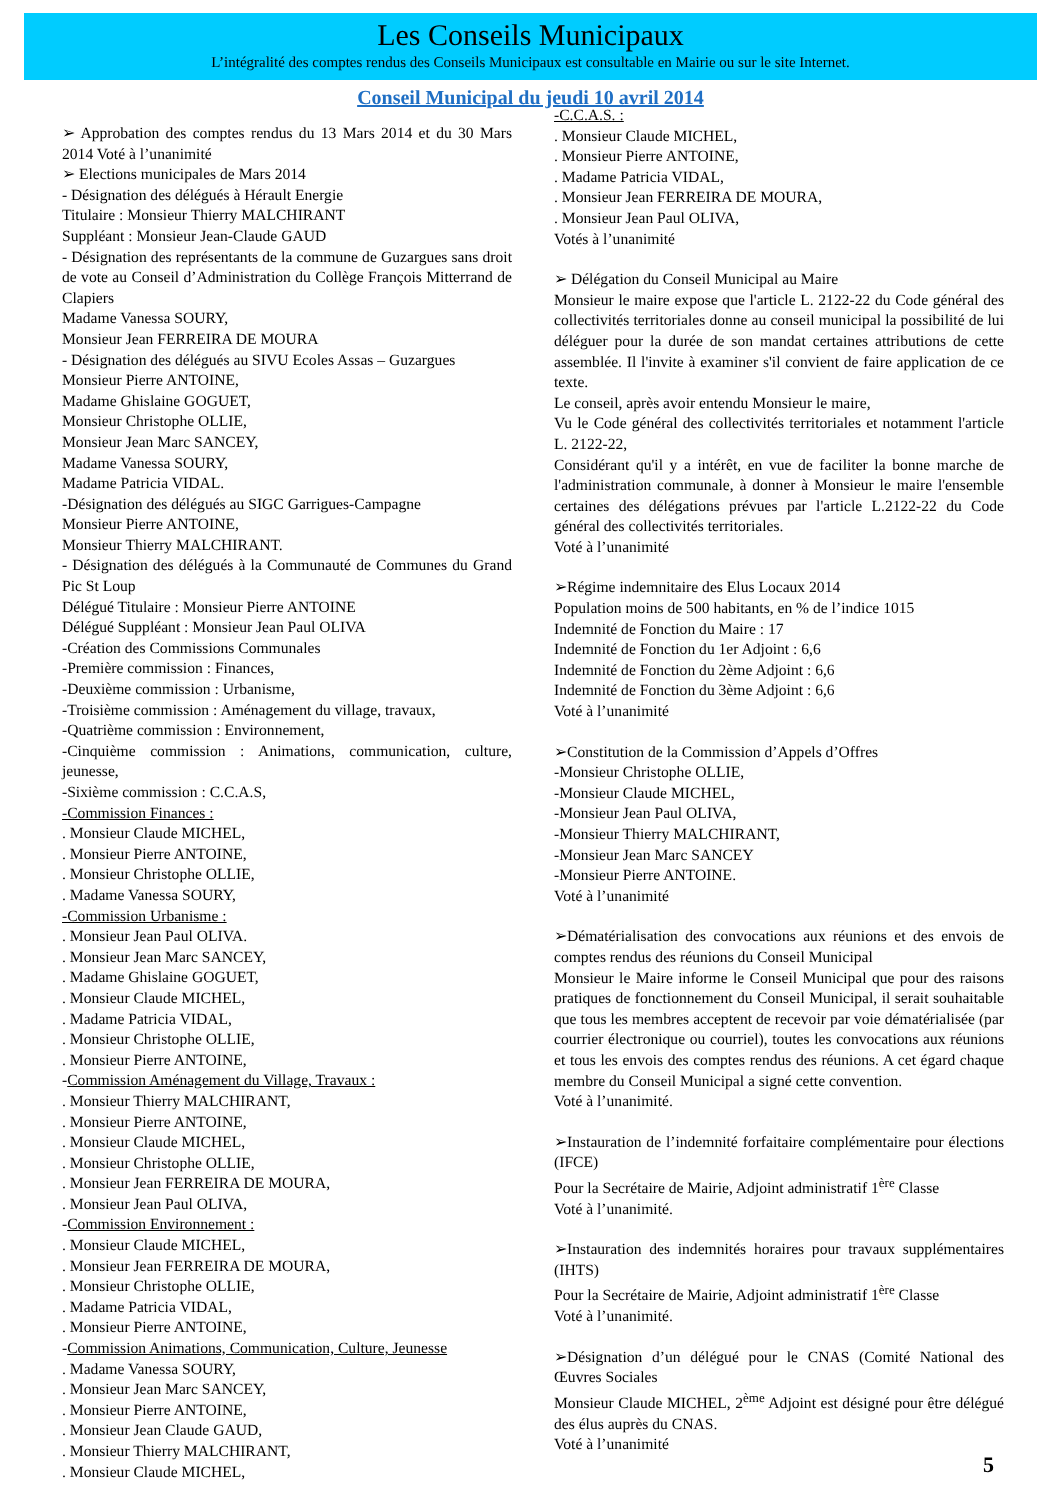Les Conseils Municipaux
L’intégralité des comptes rendus des Conseils Municipaux est consultable en Mairie ou sur le site Internet.
Conseil Municipal du jeudi 10 avril 2014
➢ Approbation des comptes rendus du 13 Mars 2014 et du 30 Mars 2014 Voté à l’unanimité
➢ Elections municipales de Mars 2014
- Désignation des délégués à Hérault Energie
Titulaire : Monsieur Thierry MALCHIRANT
Suppléant : Monsieur Jean-Claude GAUD
- Désignation des représentants de la commune de Guzargues sans droit de vote au Conseil d’Administration du Collège François Mitterrand de Clapiers
Madame Vanessa SOURY,
Monsieur Jean FERREIRA DE MOURA
- Désignation des délégués au SIVU Ecoles Assas – Guzargues
Monsieur Pierre ANTOINE,
Madame Ghislaine GOGUET,
Monsieur Christophe OLLIE,
Monsieur Jean Marc SANCEY,
Madame Vanessa SOURY,
Madame Patricia VIDAL.
-Désignation des délégués au SIGC Garrigues-Campagne
Monsieur Pierre ANTOINE,
Monsieur Thierry MALCHIRANT.
- Désignation des délégués à la Communauté de Communes du Grand Pic St Loup
Délégué Titulaire : Monsieur Pierre ANTOINE
Délégué Suppléant : Monsieur Jean Paul OLIVA
-Création des Commissions Communales
-Première commission : Finances,
-Deuxième commission : Urbanisme,
-Troisième commission : Aménagement du village, travaux,
-Quatrième commission : Environnement,
-Cinquième commission : Animations, communication, culture, jeunesse,
-Sixième commission : C.C.A.S,
-Commission Finances :
. Monsieur Claude MICHEL,
. Monsieur Pierre ANTOINE,
. Monsieur Christophe OLLIE,
. Madame Vanessa SOURY,
-Commission Urbanisme :
. Monsieur Jean Paul OLIVA.
. Monsieur Jean Marc SANCEY,
. Madame Ghislaine GOGUET,
. Monsieur Claude MICHEL,
. Madame Patricia VIDAL,
. Monsieur Christophe OLLIE,
. Monsieur Pierre ANTOINE,
-Commission Aménagement du Village, Travaux :
. Monsieur Thierry MALCHIRANT,
. Monsieur Pierre ANTOINE,
. Monsieur Claude MICHEL,
. Monsieur Christophe OLLIE,
. Monsieur Jean FERREIRA DE MOURA,
. Monsieur Jean Paul OLIVA,
-Commission Environnement :
. Monsieur Claude MICHEL,
. Monsieur Jean FERREIRA DE MOURA,
. Monsieur Christophe OLLIE,
. Madame Patricia VIDAL,
. Monsieur Pierre ANTOINE,
-Commission Animations, Communication, Culture, Jeunesse
. Madame Vanessa SOURY,
. Monsieur Jean Marc SANCEY,
. Monsieur Pierre ANTOINE,
. Monsieur Jean Claude GAUD,
. Monsieur Thierry MALCHIRANT,
. Monsieur Claude MICHEL,
-C.C.A.S. :
. Monsieur Claude MICHEL,
. Monsieur Pierre ANTOINE,
. Madame Patricia VIDAL,
. Monsieur Jean FERREIRA DE MOURA,
. Monsieur Jean Paul OLIVA,
Votés à l’unanimité
➢ Délégation du Conseil Municipal au Maire
Monsieur le maire expose que l'article L. 2122-22 du Code général des collectivités territoriales donne au conseil municipal la possibilité de lui déléguer pour la durée de son mandat certaines attributions de cette assemblée. Il l'invite à examiner s'il convient de faire application de ce texte.
Le conseil, après avoir entendu Monsieur le maire,
Vu le Code général des collectivités territoriales et notamment l'article L. 2122-22,
Considérant qu'il y a intérêt, en vue de faciliter la bonne marche de l'administration communale, à donner à Monsieur le maire l'ensemble certaines des délégations prévues par l'article L.2122-22 du Code général des collectivités territoriales.
Voté à l’unanimité
➢Régime indemnitaire des Elus Locaux 2014
Population moins de 500 habitants, en % de l’indice 1015
Indemnité de Fonction du Maire : 17
Indemnité de Fonction du 1er Adjoint : 6,6
Indemnité de Fonction du 2ème Adjoint : 6,6
Indemnité de Fonction du 3ème Adjoint : 6,6
Voté à l’unanimité
➢Constitution de la Commission d’Appels d’Offres
-Monsieur Christophe OLLIE,
-Monsieur Claude MICHEL,
-Monsieur Jean Paul OLIVA,
-Monsieur Thierry MALCHIRANT,
-Monsieur Jean Marc SANCEY
-Monsieur Pierre ANTOINE.
Voté à l’unanimité
➢Dématérialisation des convocations aux réunions et des envois de comptes rendus des réunions du Conseil Municipal
Monsieur le Maire informe le Conseil Municipal que pour des raisons pratiques de fonctionnement du Conseil Municipal, il serait souhaitable que tous les membres acceptent de recevoir par voie dématérialisée (par courrier électronique ou courriel), toutes les convocations aux réunions et tous les envois des comptes rendus des réunions. A cet égard chaque membre du Conseil Municipal a signé cette convention.
Voté à l’unanimité.
➢Instauration de l’indemnité forfaitaire complémentaire pour élections (IFCE)
Pour la Secrétaire de Mairie, Adjoint administratif 1<sup>ère</sup> Classe
Voté à l’unanimité.
➢Instauration des indemnités horaires pour travaux supplémentaires (IHTS)
Pour la Secrétaire de Mairie, Adjoint administratif 1<sup>ère</sup> Classe
Voté à l’unanimité.
➢Désignation d’un délégué pour le CNAS (Comité National des Œuvres Sociales
Monsieur Claude MICHEL, 2<sup>ème</sup> Adjoint est désigné pour être délégué des élus auprès du CNAS.
Voté à l’unanimité
5